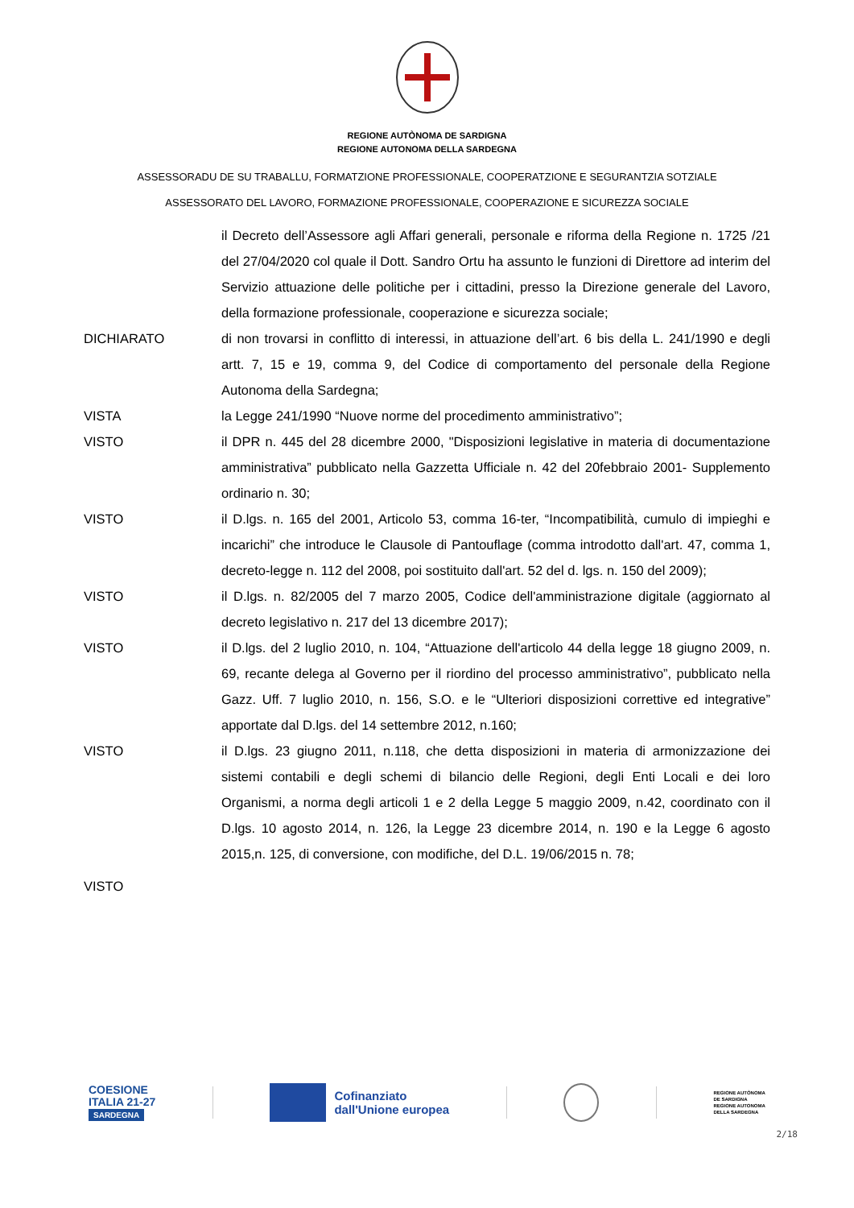REGIONE AUTÒNOMA DE SARDIGNA
REGIONE AUTONOMA DELLA SARDEGNA
ASSESSORADU DE SU TRABALLU, FORMATZIONE PROFESSIONALE, COOPERATZIONE E SEGURANTZIA SOTZIALE
ASSESSORATO DEL LAVORO, FORMAZIONE PROFESSIONALE, COOPERAZIONE E SICUREZZA SOCIALE
il Decreto dell’Assessore agli Affari generali, personale e riforma della Regione n. 1725 /21 del 27/04/2020 col quale il Dott. Sandro Ortu ha assunto le funzioni di Direttore ad interim del Servizio attuazione delle politiche per i cittadini, presso la Direzione generale del Lavoro, della formazione professionale, cooperazione e sicurezza sociale;
DICHIARATO di non trovarsi in conflitto di interessi, in attuazione dell’art. 6 bis della L. 241/1990 e degli artt. 7, 15 e 19, comma 9, del Codice di comportamento del personale della Regione Autonoma della Sardegna;
VISTA la Legge 241/1990 “Nuove norme del procedimento amministrativo”;
VISTO il DPR n. 445 del 28 dicembre 2000, "Disposizioni legislative in materia di documentazione amministrativa” pubblicato nella Gazzetta Ufficiale n. 42 del 20febbraio 2001- Supplemento ordinario n. 30;
VISTO il D.lgs. n. 165 del 2001, Articolo 53, comma 16-ter, “Incompatibilità, cumulo di impieghi e incarichi” che introduce le Clausole di Pantouflage (comma introdotto dall'art. 47, comma 1, decreto-legge n. 112 del 2008, poi sostituito dall'art. 52 del d. lgs. n. 150 del 2009);
VISTO il D.lgs. n. 82/2005 del 7 marzo 2005, Codice dell'amministrazione digitale (aggiornato al decreto legislativo n. 217 del 13 dicembre 2017);
VISTO il D.lgs. del 2 luglio 2010, n. 104, “Attuazione dell'articolo 44 della legge 18 giugno 2009, n. 69, recante delega al Governo per il riordino del processo amministrativo”, pubblicato nella Gazz. Uff. 7 luglio 2010, n. 156, S.O. e le “Ulteriori disposizioni correttive ed integrative” apportate dal D.lgs. del 14 settembre 2012, n.160;
VISTO il D.lgs. 23 giugno 2011, n.118, che detta disposizioni in materia di armonizzazione dei sistemi contabili e degli schemi di bilancio delle Regioni, degli Enti Locali e dei loro Organismi, a norma degli articoli 1 e 2 della Legge 5 maggio 2009, n.42, coordinato con il D.lgs. 10 agosto 2014, n. 126, la Legge 23 dicembre 2014, n. 190 e la Legge 6 agosto 2015,n. 125, di conversione, con modifiche, del D.L. 19/06/2015 n. 78;
VISTO
COESIONE
ITALIA 21-27
SARDEGNA
Cofinanziato
dall'Unione europea
REGIONE AUTÒNOMA
DE SARDIGNA
REGIONE AUTONOMA
DELLA SARDEGNA
2/18